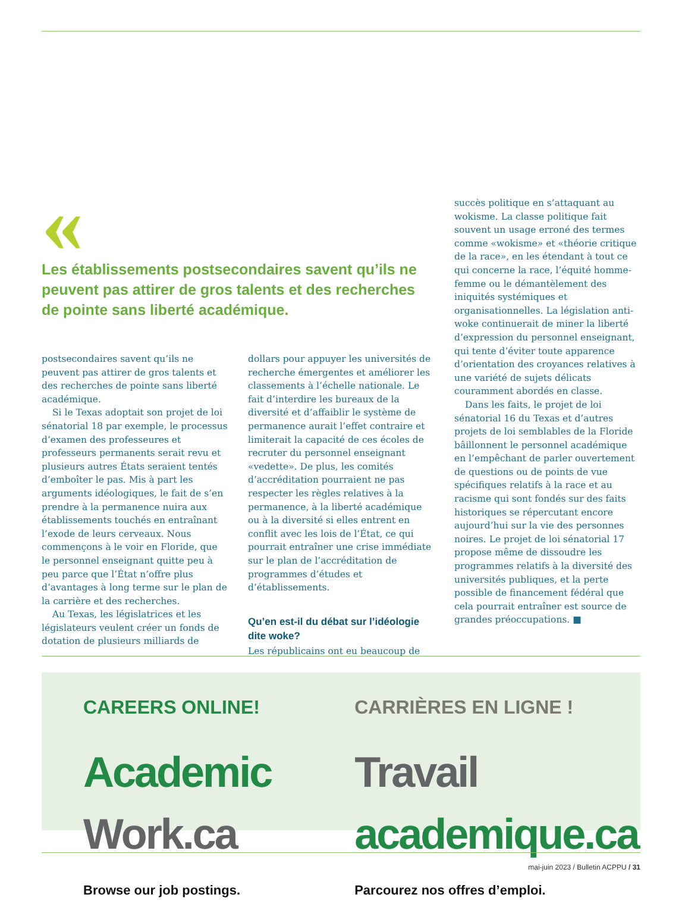«
Les établissements postsecondaires savent qu’ils ne peuvent pas attirer de gros talents et des recherches de pointe sans liberté académique.
postsecondaires savent qu’ils ne peuvent pas attirer de gros talents et des recherches de pointe sans liberté académique.
Si le Texas adoptait son projet de loi sénatorial 18 par exemple, le processus d’examen des professeures et professeurs permanents serait revu et plusieurs autres États seraient tentés d’emboîter le pas. Mis à part les arguments idéologiques, le fait de s’en prendre à la permanence nuira aux établissements touchés en entraînant l’exode de leurs cerveaux. Nous commençons à le voir en Floride, que le personnel enseignant quitte peu à peu parce que l’État n’offre plus d’avantages à long terme sur le plan de la carrière et des recherches.
Au Texas, les législatrices et les législateurs veulent créer un fonds de dotation de plusieurs milliards de
dollars pour appuyer les universités de recherche émergentes et améliorer les classements à l’échelle nationale. Le fait d’interdire les bureaux de la diversité et d’affaiblir le système de permanence aurait l’effet contraire et limiterait la capacité de ces écoles de recruter du personnel enseignant «vedette». De plus, les comités d’accréditation pourraient ne pas respecter les règles relatives à la permanence, à la liberté académique ou à la diversité si elles entrent en conflit avec les lois de l’État, ce qui pourrait entraîner une crise immédiate sur le plan de l’accréditation de programmes d’études et d’établissements.
Qu’en est-il du débat sur l’idéologie dite woke?
Les républicains ont eu beaucoup de
succès politique en s’attaquant au wokisme. La classe politique fait souvent un usage erroné des termes comme «wokisme» et «théorie critique de la race», en les étendant à tout ce qui concerne la race, l’équité homme-femme ou le démantèlement des iniquités systémiques et organisationnelles. La législation anti-woke continuerait de miner la liberté d’expression du personnel enseignant, qui tente d’éviter toute apparence d’orientation des croyances relatives à une variété de sujets délicats couramment abordés en classe.
Dans les faits, le projet de loi sénatorial 16 du Texas et d’autres projets de loi semblables de la Floride bâillonnent le personnel académique en l’empêchant de parler ouvertement de questions ou de points de vue spécifiques relatifs à la race et au racisme qui sont fondés sur des faits historiques se répercutant encore aujourd’hui sur la vie des personnes noires. Le projet de loi sénatorial 17 propose même de dissoudre les programmes relatifs à la diversité des universités publiques, et la perte possible de financement fédéral que cela pourrait entraîner est source de grandes préoccupations. ■
CAREERS ONLINE!
Academic
Work.ca
Browse our job postings.
CARRIÈRES EN LIGNE !
Travail
academique.ca
Parcourez nos offres d’emploi.
mai-juin 2023 / Bulletin ACPPU / 31